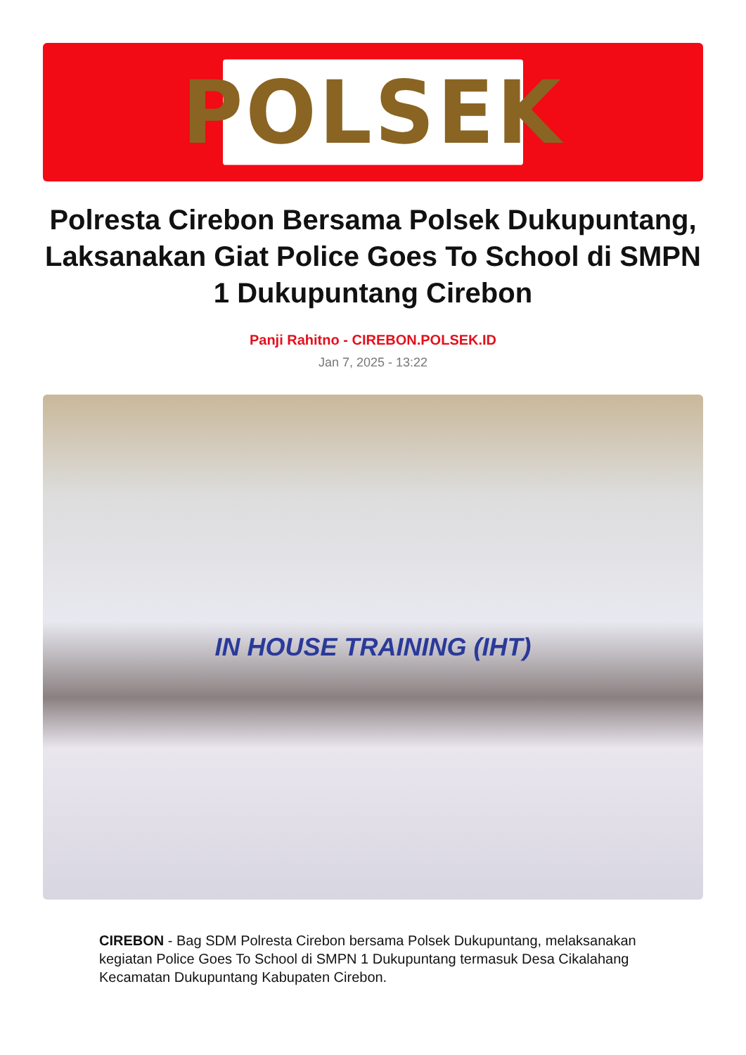POLSEK
Polresta Cirebon Bersama Polsek Dukupuntang, Laksanakan Giat Police Goes To School di SMPN 1 Dukupuntang Cirebon
Panji Rahitno - CIREBON.POLSEK.ID
Jan 7, 2025 - 13:22
IN HOUSE TRAINING (IHT)
CIREBON - Bag SDM Polresta Cirebon bersama Polsek Dukupuntang, melaksanakan kegiatan Police Goes To School di SMPN 1 Dukupuntang termasuk Desa Cikalahang Kecamatan Dukupuntang Kabupaten Cirebon.